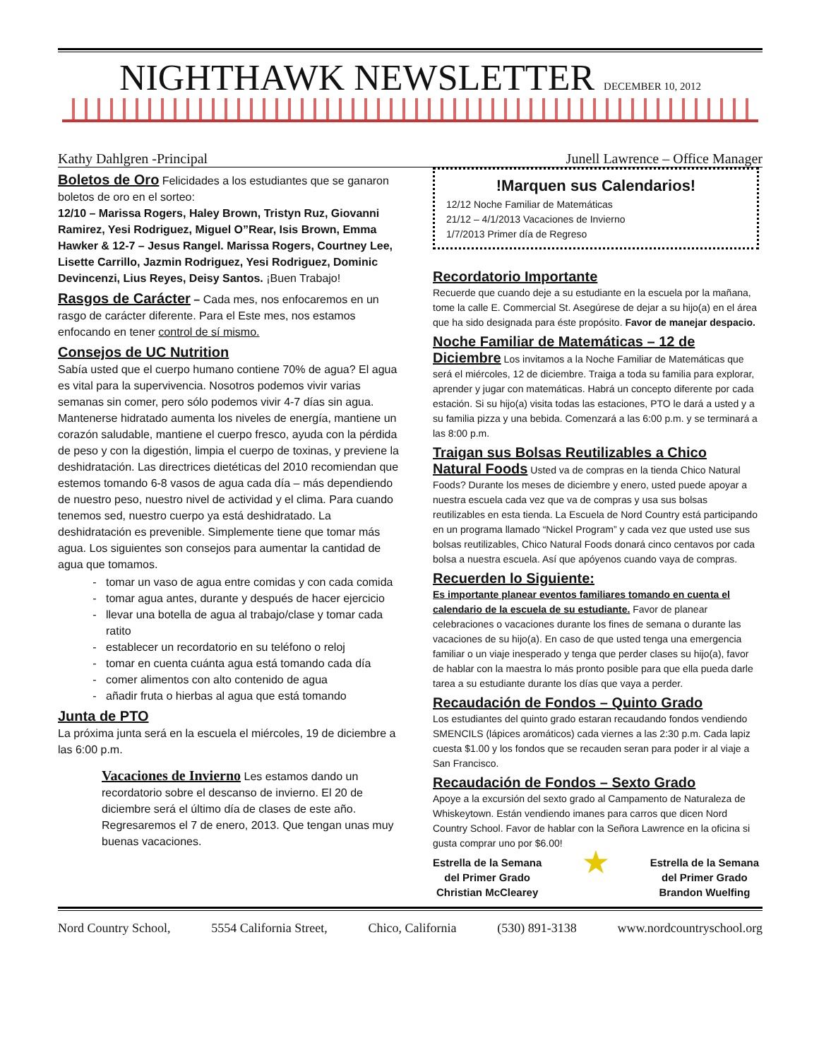NIGHTHAWK NEWSLETTER DECEMBER 10, 2012
Kathy Dahlgren -Principal Junell Lawrence – Office Manager
Boletos de Oro
Felicidades a los estudiantes que se ganaron boletos de oro en el sorteo:
12/10 – Marissa Rogers, Haley Brown, Tristyn Ruz, Giovanni Ramirez, Yesi Rodriguez, Miguel O”Rear, Isis Brown, Emma Hawker & 12-7 – Jesus Rangel. Marissa Rogers, Courtney Lee, Lisette Carrillo, Jazmin Rodriguez, Yesi Rodriguez, Dominic Devincenzi, Lius Reyes, Deisy Santos. ¡Buen Trabajo!
Rasgos de Carácter
– Cada mes, nos enfocaremos en un rasgo de carácter diferente. Para el Este mes, nos estamos enfocando en tener control de sí mismo.
Consejos de UC Nutrition
Sabía usted que el cuerpo humano contiene 70% de agua? El agua es vital para la supervivencia. Nosotros podemos vivir varias semanas sin comer, pero sólo podemos vivir 4-7 días sin agua. Mantenerse hidratado aumenta los niveles de energía, mantiene un corazón saludable, mantiene el cuerpo fresco, ayuda con la pérdida de peso y con la digestión, limpia el cuerpo de toxinas, y previene la deshidratación. Las directrices dietéticas del 2010 recomiendan que estemos tomando 6-8 vasos de agua cada día – más dependiendo de nuestro peso, nuestro nivel de actividad y el clima. Para cuando tenemos sed, nuestro cuerpo ya está deshidratado. La deshidratación es prevenible. Simplemente tiene que tomar más agua. Los siguientes son consejos para aumentar la cantidad de agua que tomamos.
tomar un vaso de agua entre comidas y con cada comida
tomar agua antes, durante y después de hacer ejercicio
llevar una botella de agua al trabajo/clase y tomar cada ratito
establecer un recordatorio en su teléfono o reloj
tomar en cuenta cuánta agua está tomando cada día
comer alimentos con alto contenido de agua
añadir fruta o hierbas al agua que está tomando
Junta de PTO
La próxima junta será en la escuela el miércoles, 19 de diciembre a las 6:00 p.m.
Vacaciones de Invierno
Les estamos dando un recordatorio sobre el descanso de invierno. El 20 de diciembre será el último día de clases de este año. Regresaremos el 7 de enero, 2013. Que tengan unas muy buenas vacaciones.
!Marquen sus Calendarios!
12/12 Noche Familiar de Matemáticas
21/12 – 4/1/2013 Vacaciones de Invierno
1/7/2013 Primer día de Regreso
Recordatorio Importante
Recuerde que cuando deje a su estudiante en la escuela por la mañana, tome la calle E. Commercial St. Asegúrese de dejar a su hijo(a) en el área que ha sido designada para éste propósito. Favor de manejar despacio.
Noche Familiar de Matemáticas – 12 de Diciembre
Los invitamos a la Noche Familiar de Matemáticas que será el miércoles, 12 de diciembre. Traiga a toda su familia para explorar, aprender y jugar con matemáticas. Habrá un concepto diferente por cada estación. Si su hijo(a) visita todas las estaciones, PTO le dará a usted y a su familia pizza y una bebida. Comenzará a las 6:00 p.m. y se terminará a las 8:00 p.m.
Traigan sus Bolsas Reutilizables a Chico Natural Foods
Usted va de compras en la tienda Chico Natural Foods? Durante los meses de diciembre y enero, usted puede apoyar a nuestra escuela cada vez que va de compras y usa sus bolsas reutilizables en esta tienda. La Escuela de Nord Country está participando en un programa llamado “Nickel Program” y cada vez que usted use sus bolsas reutilizables, Chico Natural Foods donará cinco centavos por cada bolsa a nuestra escuela. Así que apóyenos cuando vaya de compras.
Recuerden lo Siguiente:
Es importante planear eventos familiares tomando en cuenta el calendario de la escuela de su estudiante. Favor de planear celebraciones o vacaciones durante los fines de semana o durante las vacaciones de su hijo(a). En caso de que usted tenga una emergencia familiar o un viaje inesperado y tenga que perder clases su hijo(a), favor de hablar con la maestra lo más pronto posible para que ella pueda darle tarea a su estudiante durante los días que vaya a perder.
Recaudación de Fondos – Quinto Grado
Los estudiantes del quinto grado estaran recaudando fondos vendiendo SMENCILS (lápices aromáticos) cada viernes a las 2:30 p.m. Cada lapiz cuesta $1.00 y los fondos que se recauden seran para poder ir al viaje a San Francisco.
Recaudación de Fondos – Sexto Grado
Apoye a la excursión del sexto grado al Campamento de Naturaleza de Whiskeytown. Están vendiendo imanes para carros que dicen Nord Country School. Favor de hablar con la Señora Lawrence en la oficina si gusta comprar uno por $6.00!
Estrella de la Semana
del Primer Grado
Christian McClearey
★
Estrella de la Semana
del Primer Grado
Brandon Wuelfing
Nord Country School, 5554 California Street, Chico, California (530) 891-3138 www.nordcountryschool.org